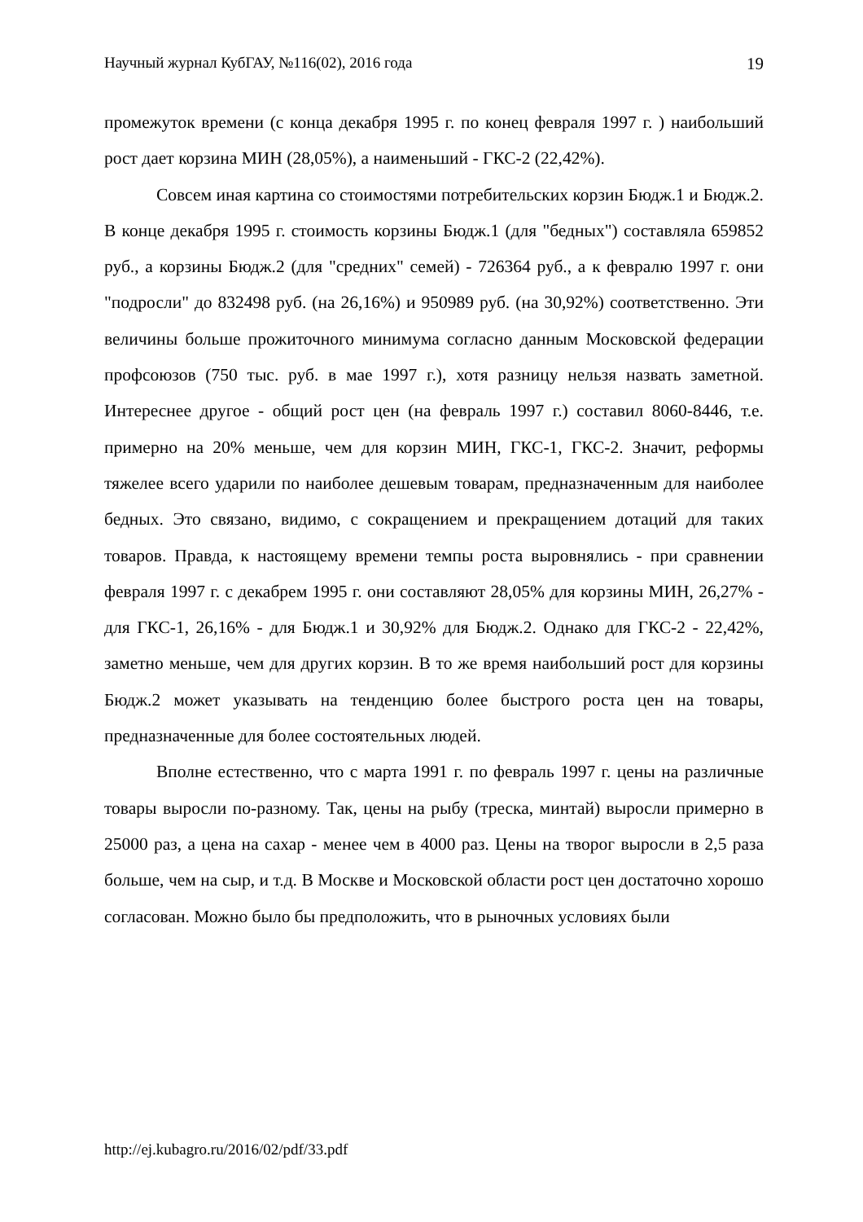Научный журнал КубГАУ, №116(02), 2016 года 19
промежуток времени (с конца декабря 1995 г. по конец февраля 1997 г. ) наибольший рост дает корзина МИН (28,05%), а наименьший - ГКС-2 (22,42%).
Совсем иная картина со стоимостями потребительских корзин Бюдж.1 и Бюдж.2. В конце декабря 1995 г. стоимость корзины Бюдж.1 (для "бедных") составляла 659852 руб., а корзины Бюдж.2 (для "средних" семей) - 726364 руб., а к февралю 1997 г. они "подросли" до 832498 руб. (на 26,16%) и 950989 руб. (на 30,92%) соответственно. Эти величины больше прожиточного минимума согласно данным Московской федерации профсоюзов (750 тыс. руб. в мае 1997 г.), хотя разницу нельзя назвать заметной. Интереснее другое - общий рост цен (на февраль 1997 г.) составил 8060-8446, т.е. примерно на 20% меньше, чем для корзин МИН, ГКС-1, ГКС-2. Значит, реформы тяжелее всего ударили по наиболее дешевым товарам, предназначенным для наиболее бедных. Это связано, видимо, с сокращением и прекращением дотаций для таких товаров. Правда, к настоящему времени темпы роста выровнялись - при сравнении февраля 1997 г. с декабрем 1995 г. они составляют 28,05% для корзины МИН, 26,27% - для ГКС-1, 26,16% - для Бюдж.1 и 30,92% для Бюдж.2. Однако для ГКС-2 - 22,42%, заметно меньше, чем для других корзин. В то же время наибольший рост для корзины Бюдж.2 может указывать на тенденцию более быстрого роста цен на товары, предназначенные для более состоятельных людей.
Вполне естественно, что с марта 1991 г. по февраль 1997 г. цены на различные товары выросли по-разному. Так, цены на рыбу (треска, минтай) выросли примерно в 25000 раз, а цена на сахар - менее чем в 4000 раз. Цены на творог выросли в 2,5 раза больше, чем на сыр, и т.д. В Москве и Московской области рост цен достаточно хорошо согласован. Можно было бы предположить, что в рыночных условиях были
http://ej.kubagro.ru/2016/02/pdf/33.pdf